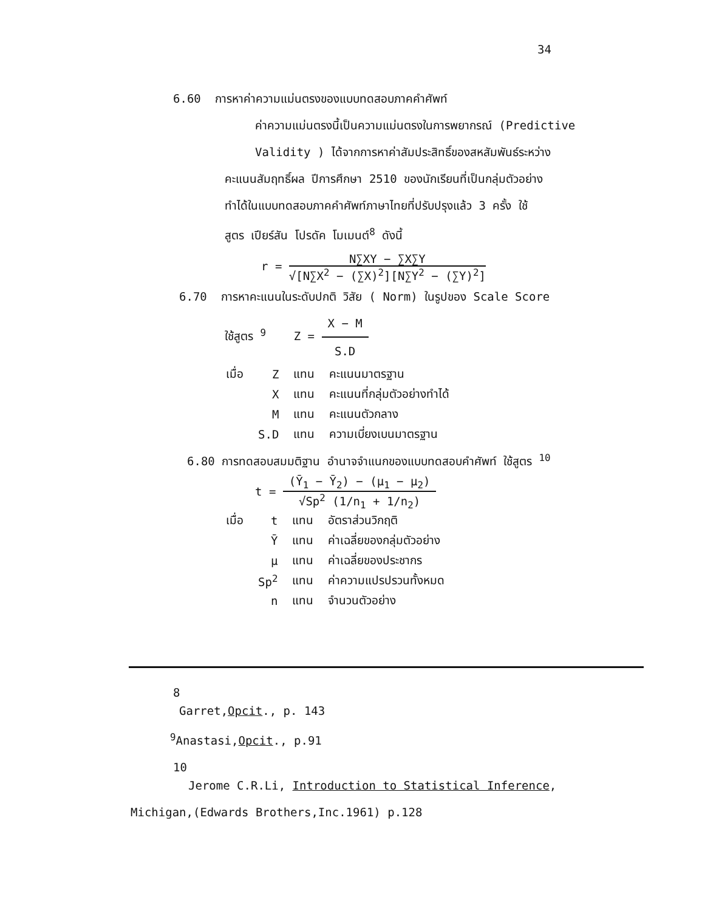34
6.60 การหาค่าความแม่นตรงของแบบทดสอบภาคคำศัพท์
ค่าความแม่นตรงนี้เป็นความแม่นตรงในการพยากรณ์ (Predictive
Validity ) ได้จากการหาค่าสัมประสิทธิ์ของสหสัมพันธ์ระหว่าง
คะแนนสัมฤทธิ์ผล ปีการศึกษา 2510 ของนักเรียนที่เป็นกลุ่มตัวอย่าง
ทำได้ในแบบทดสอบภาคคำศัพท์ภาษาไทยที่ปรับปรุงแล้ว 3 ครั้ง ใช้
สูตร เปียร์สัน โปรดัค โมเมนต์<sup>8</sup> ดังนี้
r = N∑XY − ∑X∑Y √[N∑X<sup>2</sup> − (∑X)<sup>2</sup>][N∑Y<sup>2</sup> − (∑Y)<sup>2</sup>]
6.70 การหาคะแนนในระดับปกติ วิสัย ( Norm) ในรูปของ Scale Score
ใช้สูตร <sup>9</sup> Z = X − M S.D
| เมื่อ | Z | แทน | คะแนนมาตรฐาน |
| | X | แทน | คะแนนที่กลุ่มตัวอย่างทำได้ |
| | M | แทน | คะแนนตัวกลาง |
| | S.D | แทน | ความเบี่ยงเบนมาตรฐาน |
6.80 การทดสอบสมมติฐาน อำนาจจำแนกของแบบทดสอบคำศัพท์ ใช้สูตร <sup>10</sup>
t = (Ȳ<sub>1</sub> − Ȳ<sub>2</sub>) − (μ<sub>1</sub> − μ<sub>2</sub>) √Sp<sup>2</sup> (1/n<sub>1</sub> + 1/n<sub>2</sub>)
| เมื่อ | t | แทน | อัตราส่วนวิกฤติ |
| | Ȳ | แทน | ค่าเฉลี่ยของกลุ่มตัวอย่าง |
| | μ | แทน | ค่าเฉลี่ยของประชากร |
| | Sp<sup>2</sup> | แทน | ค่าความแปรปรวนทั้งหมด |
| | n | แทน | จำนวนตัวอย่าง |
8
Garret,Opcit., p. 143
<sup>9</sup> Anastasi,Opcit., p.91
10
Jerome C.R.Li, Introduction to Statistical Inference,
Michigan,(Edwards Brothers,Inc.1961) p.128